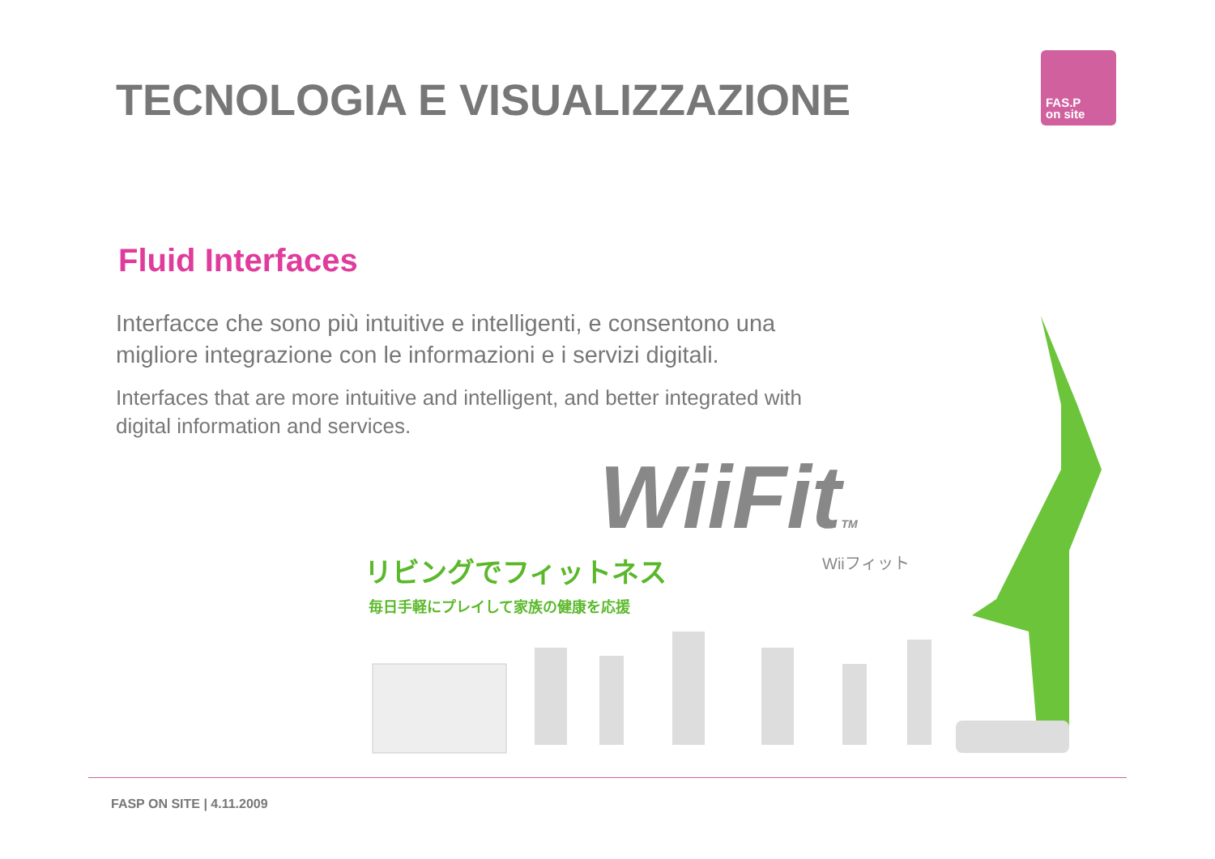TECNOLOGIA E VISUALIZZAZIONE
FAS.P
on site
Fluid Interfaces
Interfacce che sono più intuitive e intelligenti, e consentono una migliore integrazione con le informazioni e i servizi digitali.
Interfaces that are more intuitive and intelligent, and better integrated with digital information and services.
WiiFitTM
リビングでフィットネス
毎日手軽にプレイして家族の健康を応援
Wiiフィット
FASP ON SITE | 4.11.2009